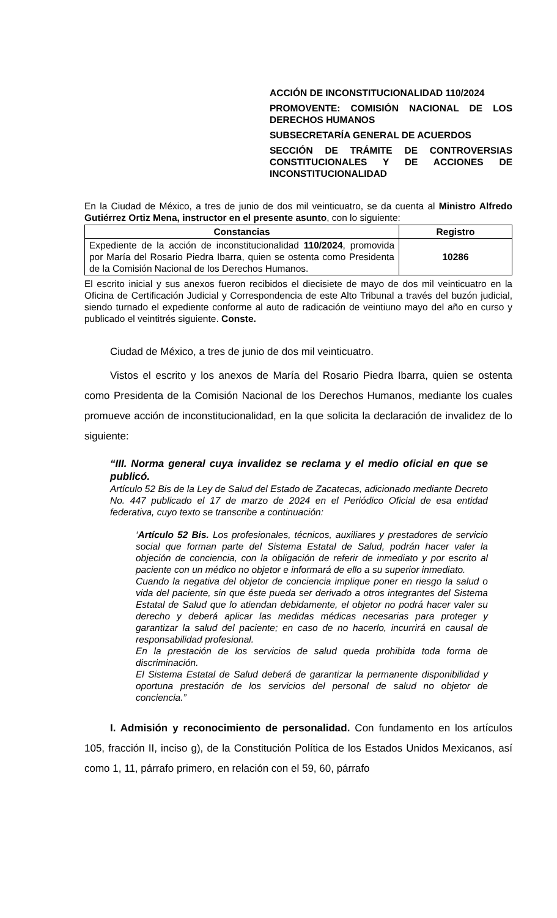ACCIÓN DE INCONSTITUCIONALIDAD 110/2024
PROMOVENTE: COMISIÓN NACIONAL DE LOS DERECHOS HUMANOS
SUBSECRETARÍA GENERAL DE ACUERDOS
SECCIÓN DE TRÁMITE DE CONTROVERSIAS CONSTITUCIONALES Y DE ACCIONES DE INCONSTITUCIONALIDAD
En la Ciudad de México, a tres de junio de dos mil veinticuatro, se da cuenta al Ministro Alfredo Gutiérrez Ortiz Mena, instructor en el presente asunto, con lo siguiente:
| Constancias | Registro |
| --- | --- |
| Expediente de la acción de inconstitucionalidad 110/2024 , promovida por María del Rosario Piedra Ibarra, quien se ostenta como Presidenta de la Comisión Nacional de los Derechos Humanos. | 10286 |
El escrito inicial y sus anexos fueron recibidos el diecisiete de mayo de dos mil veinticuatro en la Oficina de Certificación Judicial y Correspondencia de este Alto Tribunal a través del buzón judicial, siendo turnado el expediente conforme al auto de radicación de veintiuno mayo del año en curso y publicado el veintitrés siguiente. Conste.
Ciudad de México, a tres de junio de dos mil veinticuatro.
Vistos el escrito y los anexos de María del Rosario Piedra Ibarra, quien se ostenta como Presidenta de la Comisión Nacional de los Derechos Humanos, mediante los cuales promueve acción de inconstitucionalidad, en la que solicita la declaración de invalidez de lo siguiente:
“III. Norma general cuya invalidez se reclama y el medio oficial en que se publicó.
Artículo 52 Bis de la Ley de Salud del Estado de Zacatecas, adicionado mediante Decreto No. 447 publicado el 17 de marzo de 2024 en el Periódico Oficial de esa entidad federativa, cuyo texto se transcribe a continuación:
‘Artículo 52 Bis. Los profesionales, técnicos, auxiliares y prestadores de servicio social que forman parte del Sistema Estatal de Salud, podrán hacer valer la objeción de conciencia, con la obligación de referir de inmediato y por escrito al paciente con un médico no objetor e informará de ello a su superior inmediato.
Cuando la negativa del objetor de conciencia implique poner en riesgo la salud o vida del paciente, sin que éste pueda ser derivado a otros integrantes del Sistema Estatal de Salud que lo atiendan debidamente, el objetor no podrá hacer valer su derecho y deberá aplicar las medidas médicas necesarias para proteger y garantizar la salud del paciente; en caso de no hacerlo, incurrirá en causal de responsabilidad profesional.
En la prestación de los servicios de salud queda prohibida toda forma de discriminación.
El Sistema Estatal de Salud deberá de garantizar la permanente disponibilidad y oportuna prestación de los servicios del personal de salud no objetor de conciencia.”
I. Admisión y reconocimiento de personalidad. Con fundamento en los artículos 105, fracción II, inciso g), de la Constitución Política de los Estados Unidos Mexicanos, así como 1, 11, párrafo primero, en relación con el 59, 60, párrafo